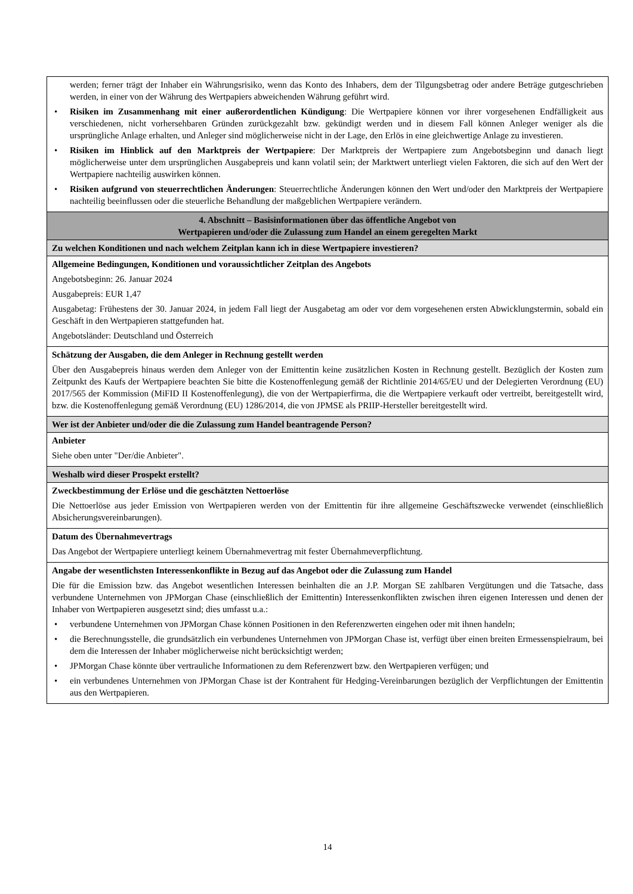| werden; ferner trägt der Inhaber ein Währungsrisiko, wenn das Konto des Inhabers, dem der Tilgungsbetrag oder andere Beträge gutgeschrieben werden, in einer von der Währung des Wertpapiers abweichenden Währung geführt wird. • Risiken im Zusammenhang mit einer außerordentlichen Kündigung : Die Wertpapiere können vor ihrer vorgesehenen Endfälligkeit aus verschiedenen, nicht vorhersehbaren Gründen zurückgezahlt bzw. gekündigt werden und in diesem Fall können Anleger weniger als die ursprüngliche Anlage erhalten, und Anleger sind möglicherweise nicht in der Lage, den Erlös in eine gleichwertige Anlage zu investieren. • Risiken im Hinblick auf den Marktpreis der Wertpapiere : Der Marktpreis der Wertpapiere zum Angebotsbeginn und danach liegt möglicherweise unter dem ursprünglichen Ausgabepreis und kann volatil sein; der Marktwert unterliegt vielen Faktoren, die sich auf den Wert der Wertpapiere nachteilig auswirken können. • Risiken aufgrund von steuerrechtlichen Änderungen : Steuerrechtliche Änderungen können den Wert und/oder den Marktpreis der Wertpapiere nachteilig beeinflussen oder die steuerliche Behandlung der maßgeblichen Wertpapiere verändern. |
| 4. Abschnitt – Basisinformationen über das öffentliche Angebot von Wertpapieren und/oder die Zulassung zum Handel an einem geregelten Markt |
| Zu welchen Konditionen und nach welchem Zeitplan kann ich in diese Wertpapiere investieren? |
| Allgemeine Bedingungen, Konditionen und voraussichtlicher Zeitplan des Angebots Angebotsbeginn: 26. Januar 2024 Ausgabepreis: EUR 1,47 Ausgabetag: Frühestens der 30. Januar 2024, in jedem Fall liegt der Ausgabetag am oder vor dem vorgesehenen ersten Abwicklungstermin, sobald ein Geschäft in den Wertpapieren stattgefunden hat. Angebotsländer: Deutschland und Österreich |
| Schätzung der Ausgaben, die dem Anleger in Rechnung gestellt werden Über den Ausgabepreis hinaus werden dem Anleger von der Emittentin keine zusätzlichen Kosten in Rechnung gestellt. Bezüglich der Kosten zum Zeitpunkt des Kaufs der Wertpapiere beachten Sie bitte die Kostenoffenlegung gemäß der Richtlinie 2014/65/EU und der Delegierten Verordnung (EU) 2017/565 der Kommission (MiFID II Kostenoffenlegung), die von der Wertpapierfirma, die die Wertpapiere verkauft oder vertreibt, bereitgestellt wird, bzw. die Kostenoffenlegung gemäß Verordnung (EU) 1286/2014, die von JPMSE als PRIIP-Hersteller bereitgestellt wird. |
| Wer ist der Anbieter und/oder die die Zulassung zum Handel beantragende Person? |
| Anbieter Siehe oben unter "Der/die Anbieter". |
| Weshalb wird dieser Prospekt erstellt? |
| Zweckbestimmung der Erlöse und die geschätzten Nettoerlöse Die Nettoerlöse aus jeder Emission von Wertpapieren werden von der Emittentin für ihre allgemeine Geschäftszwecke verwendet (einschließlich Absicherungsvereinbarungen). |
| Datum des Übernahmevertrags Das Angebot der Wertpapiere unterliegt keinem Übernahmevertrag mit fester Übernahmeverpflichtung. |
| Angabe der wesentlichsten Interessenkonflikte in Bezug auf das Angebot oder die Zulassung zum Handel Die für die Emission bzw. das Angebot wesentlichen Interessen beinhalten die an J.P. Morgan SE zahlbaren Vergütungen und die Tatsache, dass verbundene Unternehmen von JPMorgan Chase (einschließlich der Emittentin) Interessenkonflikten zwischen ihren eigenen Interessen und denen der Inhaber von Wertpapieren ausgesetzt sind; dies umfasst u.a.: • verbundene Unternehmen von JPMorgan Chase können Positionen in den Referenzwerten eingehen oder mit ihnen handeln; • die Berechnungsstelle, die grundsätzlich ein verbundenes Unternehmen von JPMorgan Chase ist, verfügt über einen breiten Ermessenspielraum, bei dem die Interessen der Inhaber möglicherweise nicht berücksichtigt werden; • JPMorgan Chase könnte über vertrauliche Informationen zu dem Referenzwert bzw. den Wertpapieren verfügen; und • ein verbundenes Unternehmen von JPMorgan Chase ist der Kontrahent für Hedging-Vereinbarungen bezüglich der Verpflichtungen der Emittentin aus den Wertpapieren. |
14